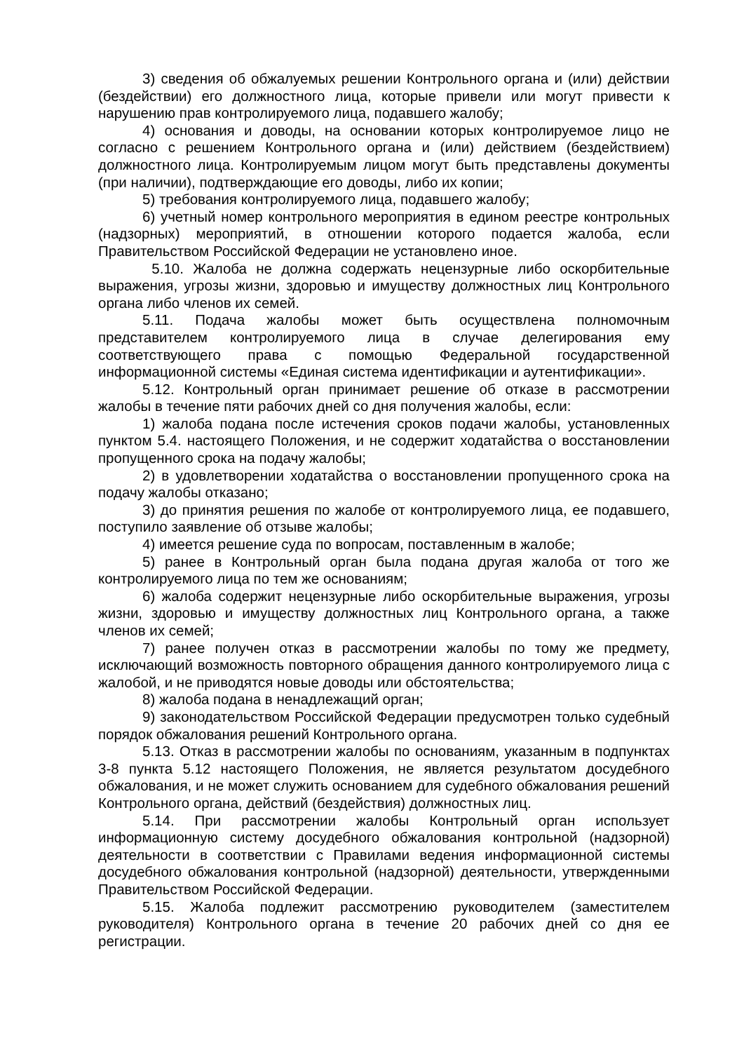3) сведения об обжалуемых решении Контрольного органа и (или) действии (бездействии) его должностного лица, которые привели или могут привести к нарушению прав контролируемого лица, подавшего жалобу;
4) основания и доводы, на основании которых контролируемое лицо не согласно с решением Контрольного органа и (или) действием (бездействием) должностного лица. Контролируемым лицом могут быть представлены документы (при наличии), подтверждающие его доводы, либо их копии;
5) требования контролируемого лица, подавшего жалобу;
6) учетный номер контрольного мероприятия в едином реестре контрольных (надзорных) мероприятий, в отношении которого подается жалоба, если Правительством Российской Федерации не установлено иное.
5.10. Жалоба не должна содержать нецензурные либо оскорбительные выражения, угрозы жизни, здоровью и имуществу должностных лиц Контрольного органа либо членов их семей.
5.11. Подача жалобы может быть осуществлена полномочным представителем контролируемого лица в случае делегирования ему соответствующего права с помощью Федеральной государственной информационной системы «Единая система идентификации и аутентификации».
5.12. Контрольный орган принимает решение об отказе в рассмотрении жалобы в течение пяти рабочих дней со дня получения жалобы, если:
1) жалоба подана после истечения сроков подачи жалобы, установленных пунктом 5.4. настоящего Положения, и не содержит ходатайства о восстановлении пропущенного срока на подачу жалобы;
2) в удовлетворении ходатайства о восстановлении пропущенного срока на подачу жалобы отказано;
3) до принятия решения по жалобе от контролируемого лица, ее подавшего, поступило заявление об отзыве жалобы;
4) имеется решение суда по вопросам, поставленным в жалобе;
5) ранее в Контрольный орган была подана другая жалоба от того же контролируемого лица по тем же основаниям;
6) жалоба содержит нецензурные либо оскорбительные выражения, угрозы жизни, здоровью и имуществу должностных лиц Контрольного органа, а также членов их семей;
7) ранее получен отказ в рассмотрении жалобы по тому же предмету, исключающий возможность повторного обращения данного контролируемого лица с жалобой, и не приводятся новые доводы или обстоятельства;
8) жалоба подана в ненадлежащий орган;
9) законодательством Российской Федерации предусмотрен только судебный порядок обжалования решений Контрольного органа.
5.13. Отказ в рассмотрении жалобы по основаниям, указанным в подпунктах 3-8 пункта 5.12 настоящего Положения, не является результатом досудебного обжалования, и не может служить основанием для судебного обжалования решений Контрольного органа, действий (бездействия) должностных лиц.
5.14. При рассмотрении жалобы Контрольный орган использует информационную систему досудебного обжалования контрольной (надзорной) деятельности в соответствии с Правилами ведения информационной системы досудебного обжалования контрольной (надзорной) деятельности, утвержденными Правительством Российской Федерации.
5.15. Жалоба подлежит рассмотрению руководителем (заместителем руководителя) Контрольного органа в течение 20 рабочих дней со дня ее регистрации.